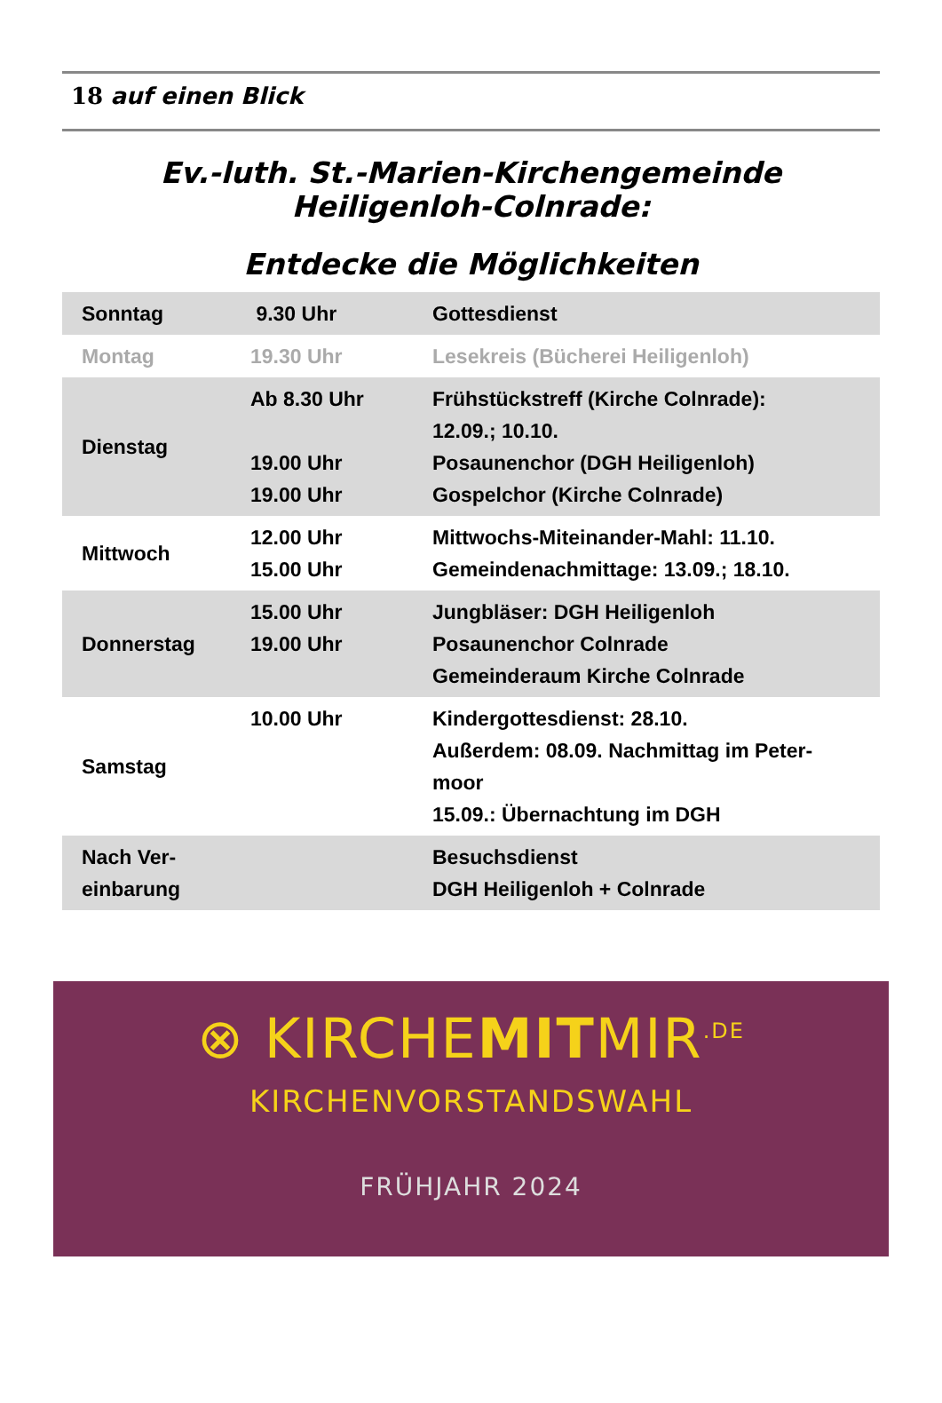18 auf einen Blick
Ev.-luth. St.-Marien-Kirchengemeinde
Heiligenloh-Colnrade:
Entdecke die Möglichkeiten
| Sonntag | 9.30 Uhr | Gottesdienst |
| Montag | 19.30 Uhr | Lesekreis (Bücherei Heiligenloh) |
| Dienstag | Ab 8.30 Uhr 19.00 Uhr 19.00 Uhr | Frühstückstreff (Kirche Colnrade): 12.09.; 10.10. Posaunenchor (DGH Heiligenloh) Gospelchor (Kirche Colnrade) |
| Mittwoch | 12.00 Uhr 15.00 Uhr | Mittwochs-Miteinander-Mahl: 11.10. Gemeindenachmittage: 13.09.; 18.10. |
| Donnerstag | 15.00 Uhr 19.00 Uhr | Jungbläser: DGH Heiligenloh Posaunenchor Colnrade Gemeinderaum Kirche Colnrade |
| Samstag | 10.00 Uhr | Kindergottesdienst: 28.10. Außerdem: 08.09. Nachmittag im Peter-moor 15.09.: Übernachtung im DGH |
| Nach Ver-einbarung | | Besuchsdienst DGH Heiligenloh + Colnrade |
⊗ KIRCHEMITMIR<sup>.DE</sup>
KIRCHENVORSTANDSWAHL
FRÜHJAHR 2024